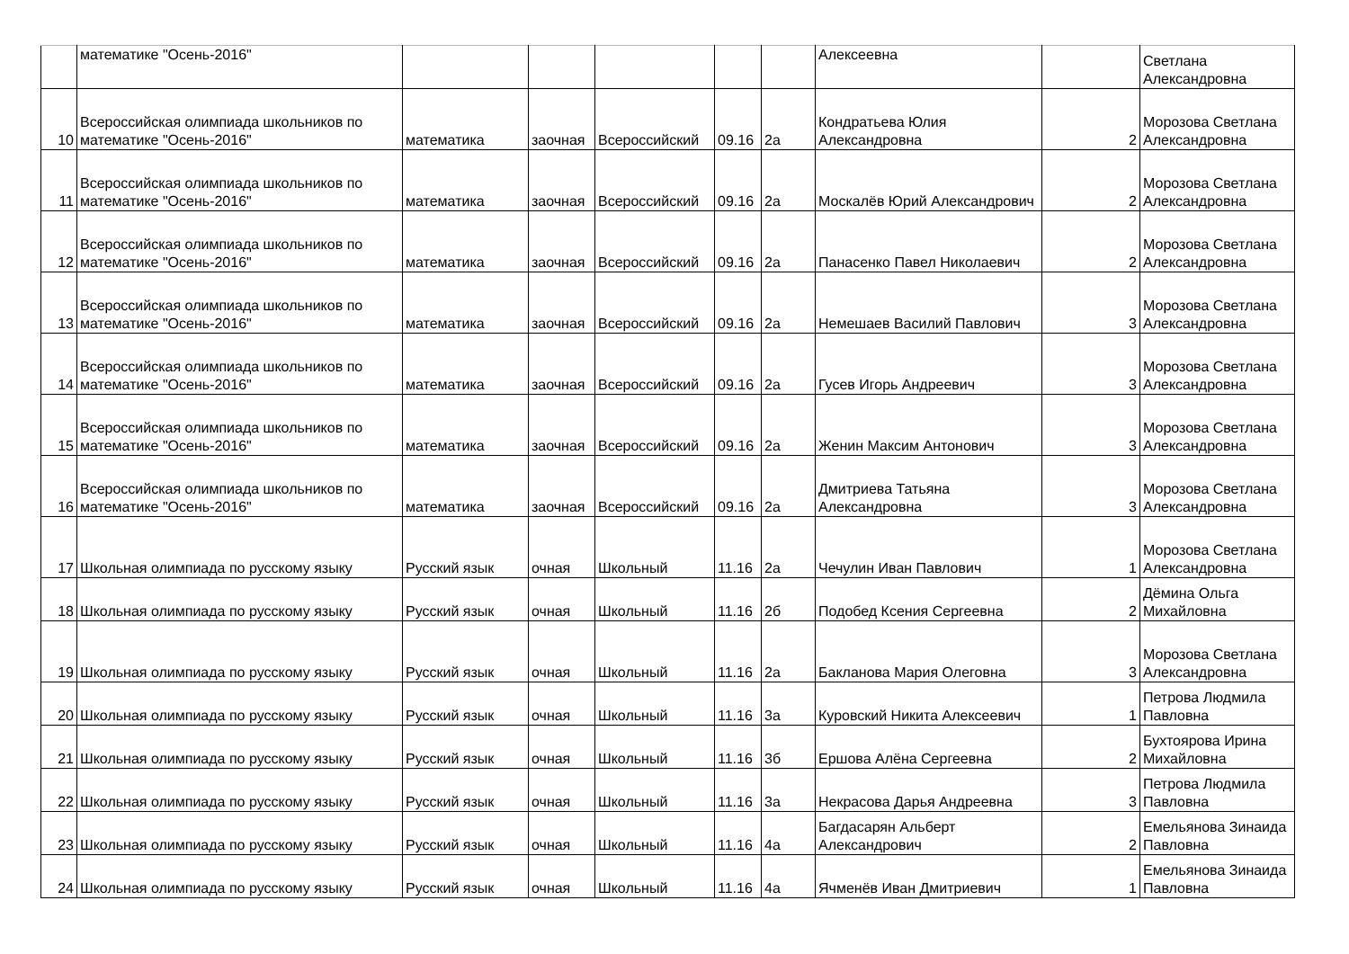| | математике "Осень-2016" | | | | | | Алексеевна | | Светлана Александровна |
| 10 | Всероссийская олимпиада школьников по математике "Осень-2016" | математика | заочная | Всероссийский | 09.16 | 2а | Кондратьева Юлия Александровна | 2 | Морозова Светлана Александровна |
| 11 | Всероссийская олимпиада школьников по математике "Осень-2016" | математика | заочная | Всероссийский | 09.16 | 2а | Москалёв Юрий Александрович | 2 | Морозова Светлана Александровна |
| 12 | Всероссийская олимпиада школьников по математике "Осень-2016" | математика | заочная | Всероссийский | 09.16 | 2а | Панасенко Павел Николаевич | 2 | Морозова Светлана Александровна |
| 13 | Всероссийская олимпиада школьников по математике "Осень-2016" | математика | заочная | Всероссийский | 09.16 | 2а | Немешаев Василий Павлович | 3 | Морозова Светлана Александровна |
| 14 | Всероссийская олимпиада школьников по математике "Осень-2016" | математика | заочная | Всероссийский | 09.16 | 2а | Гусев Игорь Андреевич | 3 | Морозова Светлана Александровна |
| 15 | Всероссийская олимпиада школьников по математике "Осень-2016" | математика | заочная | Всероссийский | 09.16 | 2а | Женин Максим Антонович | 3 | Морозова Светлана Александровна |
| 16 | Всероссийская олимпиада школьников по математике "Осень-2016" | математика | заочная | Всероссийский | 09.16 | 2а | Дмитриева Татьяна Александровна | 3 | Морозова Светлана Александровна |
| 17 | Школьная олимпиада по русскому языку | Русский язык | очная | Школьный | 11.16 | 2а | Чечулин Иван Павлович | 1 | Морозова Светлана Александровна |
| 18 | Школьная олимпиада по русскому языку | Русский язык | очная | Школьный | 11.16 | 2б | Подобед Ксения Сергеевна | 2 | Дёмина Ольга Михайловна |
| 19 | Школьная олимпиада по русскому языку | Русский язык | очная | Школьный | 11.16 | 2а | Бакланова Мария Олеговна | 3 | Морозова Светлана Александровна |
| 20 | Школьная олимпиада по русскому языку | Русский язык | очная | Школьный | 11.16 | 3а | Куровский Никита Алексеевич | 1 | Петрова Людмила Павловна |
| 21 | Школьная олимпиада по русскому языку | Русский язык | очная | Школьный | 11.16 | 3б | Ершова Алёна Сергеевна | 2 | Бухтоярова Ирина Михайловна |
| 22 | Школьная олимпиада по русскому языку | Русский язык | очная | Школьный | 11.16 | 3а | Некрасова Дарья Андреевна | 3 | Петрова Людмила Павловна |
| 23 | Школьная олимпиада по русскому языку | Русский язык | очная | Школьный | 11.16 | 4а | Багдасарян Альберт Александрович | 2 | Емельянова Зинаида Павловна |
| 24 | Школьная олимпиада по русскому языку | Русский язык | очная | Школьный | 11.16 | 4а | Ячменёв Иван Дмитриевич | 1 | Емельянова Зинаида Павловна |